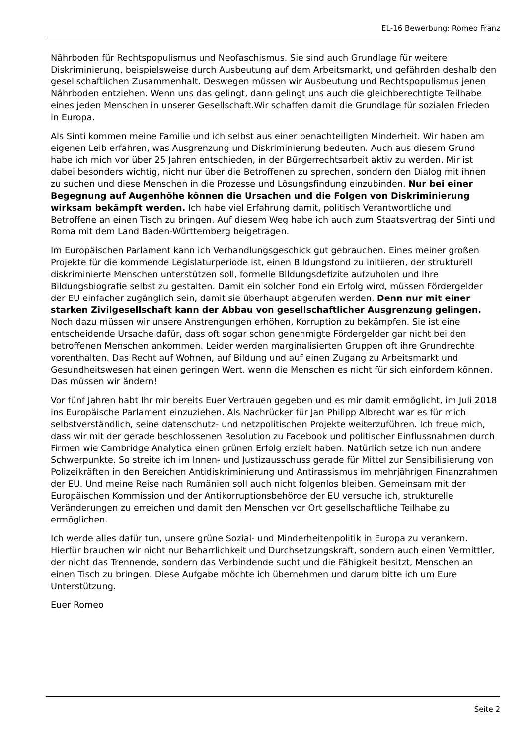EL-16 Bewerbung: Romeo Franz
Nährboden für Rechtspopulismus und Neofaschismus. Sie sind auch Grundlage für weitere Diskriminierung, beispielsweise durch Ausbeutung auf dem Arbeitsmarkt, und gefährden deshalb den gesellschaftlichen Zusammenhalt. Deswegen müssen wir Ausbeutung und Rechtspopulismus jenen Nährboden entziehen. Wenn uns das gelingt, dann gelingt uns auch die gleichberechtigte Teilhabe eines jeden Menschen in unserer Gesellschaft.Wir schaffen damit die Grundlage für sozialen Frieden in Europa.
Als Sinti kommen meine Familie und ich selbst aus einer benachteiligten Minderheit. Wir haben am eigenen Leib erfahren, was Ausgrenzung und Diskriminierung bedeuten. Auch aus diesem Grund habe ich mich vor über 25 Jahren entschieden, in der Bürgerrechtsarbeit aktiv zu werden. Mir ist dabei besonders wichtig, nicht nur über die Betroffenen zu sprechen, sondern den Dialog mit ihnen zu suchen und diese Menschen in die Prozesse und Lösungsfindung einzubinden. Nur bei einer Begegnung auf Augenhöhe können die Ursachen und die Folgen von Diskriminierung wirksam bekämpft werden. Ich habe viel Erfahrung damit, politisch Verantwortliche und Betroffene an einen Tisch zu bringen. Auf diesem Weg habe ich auch zum Staatsvertrag der Sinti und Roma mit dem Land Baden-Württemberg beigetragen.
Im Europäischen Parlament kann ich Verhandlungsgeschick gut gebrauchen. Eines meiner großen Projekte für die kommende Legislaturperiode ist, einen Bildungsfond zu initiieren, der strukturell diskriminierte Menschen unterstützen soll, formelle Bildungsdefizite aufzuholen und ihre Bildungsbiografie selbst zu gestalten. Damit ein solcher Fond ein Erfolg wird, müssen Fördergelder der EU einfacher zugänglich sein, damit sie überhaupt abgerufen werden. Denn nur mit einer starken Zivilgesellschaft kann der Abbau von gesellschaftlicher Ausgrenzung gelingen. Noch dazu müssen wir unsere Anstrengungen erhöhen, Korruption zu bekämpfen. Sie ist eine entscheidende Ursache dafür, dass oft sogar schon genehmigte Fördergelder gar nicht bei den betroffenen Menschen ankommen. Leider werden marginalisierten Gruppen oft ihre Grundrechte vorenthalten. Das Recht auf Wohnen, auf Bildung und auf einen Zugang zu Arbeitsmarkt und Gesundheitswesen hat einen geringen Wert, wenn die Menschen es nicht für sich einfordern können. Das müssen wir ändern!
Vor fünf Jahren habt Ihr mir bereits Euer Vertrauen gegeben und es mir damit ermöglicht, im Juli 2018 ins Europäische Parlament einzuziehen. Als Nachrücker für Jan Philipp Albrecht war es für mich selbstverständlich, seine datenschutz- und netzpolitischen Projekte weiterzuführen. Ich freue mich, dass wir mit der gerade beschlossenen Resolution zu Facebook und politischer Einflussnahmen durch Firmen wie Cambridge Analytica einen grünen Erfolg erzielt haben. Natürlich setze ich nun andere Schwerpunkte. So streite ich im Innen- und Justizausschuss gerade für Mittel zur Sensibilisierung von Polizeikräften in den Bereichen Antidiskriminierung und Antirassismus im mehrjährigen Finanzrahmen der EU. Und meine Reise nach Rumänien soll auch nicht folgenlos bleiben. Gemeinsam mit der Europäischen Kommission und der Antikorruptionsbehörde der EU versuche ich, strukturelle Veränderungen zu erreichen und damit den Menschen vor Ort gesellschaftliche Teilhabe zu ermöglichen.
Ich werde alles dafür tun, unsere grüne Sozial- und Minderheitenpolitik in Europa zu verankern. Hierfür brauchen wir nicht nur Beharrlichkeit und Durchsetzungskraft, sondern auch einen Vermittler, der nicht das Trennende, sondern das Verbindende sucht und die Fähigkeit besitzt, Menschen an einen Tisch zu bringen. Diese Aufgabe möchte ich übernehmen und darum bitte ich um Eure Unterstützung.
Euer Romeo
Seite 2